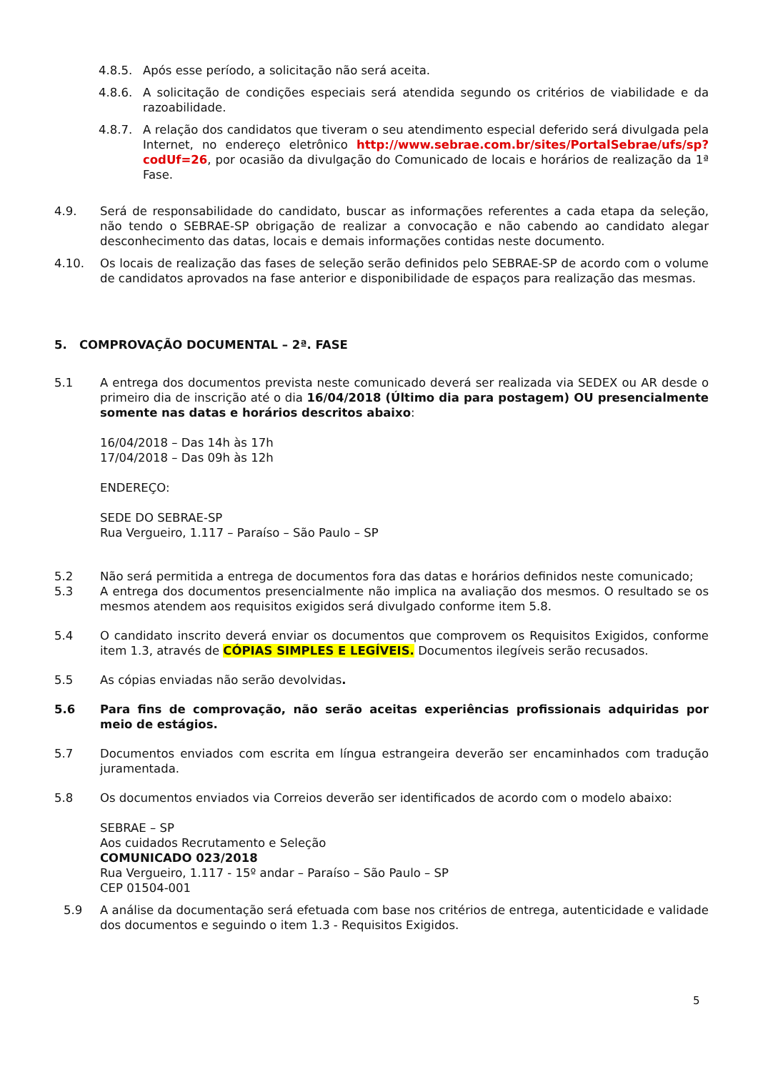4.8.5. Após esse período, a solicitação não será aceita.
4.8.6. A solicitação de condições especiais será atendida segundo os critérios de viabilidade e da razoabilidade.
4.8.7. A relação dos candidatos que tiveram o seu atendimento especial deferido será divulgada pela Internet, no endereço eletrônico http://www.sebrae.com.br/sites/PortalSebrae/ufs/sp?codUf=26, por ocasião da divulgação do Comunicado de locais e horários de realização da 1ª Fase.
4.9. Será de responsabilidade do candidato, buscar as informações referentes a cada etapa da seleção, não tendo o SEBRAE-SP obrigação de realizar a convocação e não cabendo ao candidato alegar desconhecimento das datas, locais e demais informações contidas neste documento.
4.10. Os locais de realização das fases de seleção serão definidos pelo SEBRAE-SP de acordo com o volume de candidatos aprovados na fase anterior e disponibilidade de espaços para realização das mesmas.
5. COMPROVAÇÃO DOCUMENTAL – 2ª. FASE
5.1 A entrega dos documentos prevista neste comunicado deverá ser realizada via SEDEX ou AR desde o primeiro dia de inscrição até o dia 16/04/2018 (Último dia para postagem) OU presencialmente somente nas datas e horários descritos abaixo:
16/04/2018 – Das 14h às 17h
17/04/2018 – Das 09h às 12h
ENDEREÇO:
SEDE DO SEBRAE-SP
Rua Vergueiro, 1.117 – Paraíso – São Paulo – SP
5.2 Não será permitida a entrega de documentos fora das datas e horários definidos neste comunicado;
5.3 A entrega dos documentos presencialmente não implica na avaliação dos mesmos. O resultado se os mesmos atendem aos requisitos exigidos será divulgado conforme item 5.8.
5.4 O candidato inscrito deverá enviar os documentos que comprovem os Requisitos Exigidos, conforme item 1.3, através de CÓPIAS SIMPLES E LEGÍVEIS. Documentos ilegíveis serão recusados.
5.5 As cópias enviadas não serão devolvidas.
5.6 Para fins de comprovação, não serão aceitas experiências profissionais adquiridas por meio de estágios.
5.7 Documentos enviados com escrita em língua estrangeira deverão ser encaminhados com tradução juramentada.
5.8 Os documentos enviados via Correios deverão ser identificados de acordo com o modelo abaixo:
SEBRAE – SP
Aos cuidados Recrutamento e Seleção
COMUNICADO 023/2018
Rua Vergueiro, 1.117 - 15º andar – Paraíso – São Paulo – SP
CEP 01504-001
5.9 A análise da documentação será efetuada com base nos critérios de entrega, autenticidade e validade dos documentos e seguindo o item 1.3 - Requisitos Exigidos.
5